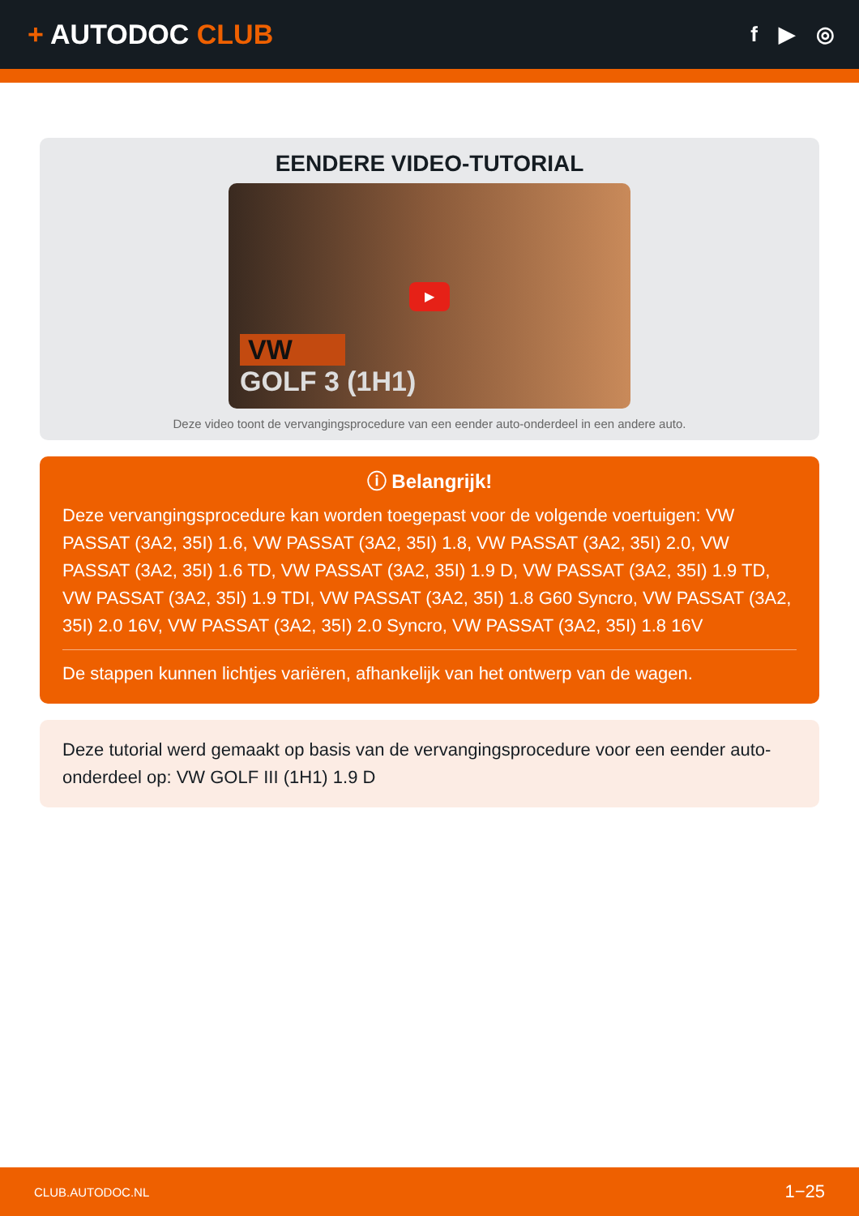+ AUTODOC CLUB
f ▶ ◎
EENDERE VIDEO-TUTORIAL
▶
VW
GOLF 3 (1H1)
Deze video toont de vervangingsprocedure van een eender auto-onderdeel in een andere auto.
ⓘ Belangrijk!
Deze vervangingsprocedure kan worden toegepast voor de volgende voertuigen: VW PASSAT (3A2, 35I) 1.6, VW PASSAT (3A2, 35I) 1.8, VW PASSAT (3A2, 35I) 2.0, VW PASSAT (3A2, 35I) 1.6 TD, VW PASSAT (3A2, 35I) 1.9 D, VW PASSAT (3A2, 35I) 1.9 TD, VW PASSAT (3A2, 35I) 1.9 TDI, VW PASSAT (3A2, 35I) 1.8 G60 Syncro, VW PASSAT (3A2, 35I) 2.0 16V, VW PASSAT (3A2, 35I) 2.0 Syncro, VW PASSAT (3A2, 35I) 1.8 16V
De stappen kunnen lichtjes variëren, afhankelijk van het ontwerp van de wagen.
Deze tutorial werd gemaakt op basis van de vervangingsprocedure voor een eender auto-onderdeel op: VW GOLF III (1H1) 1.9 D
CLUB.AUTODOC.NL 1−25